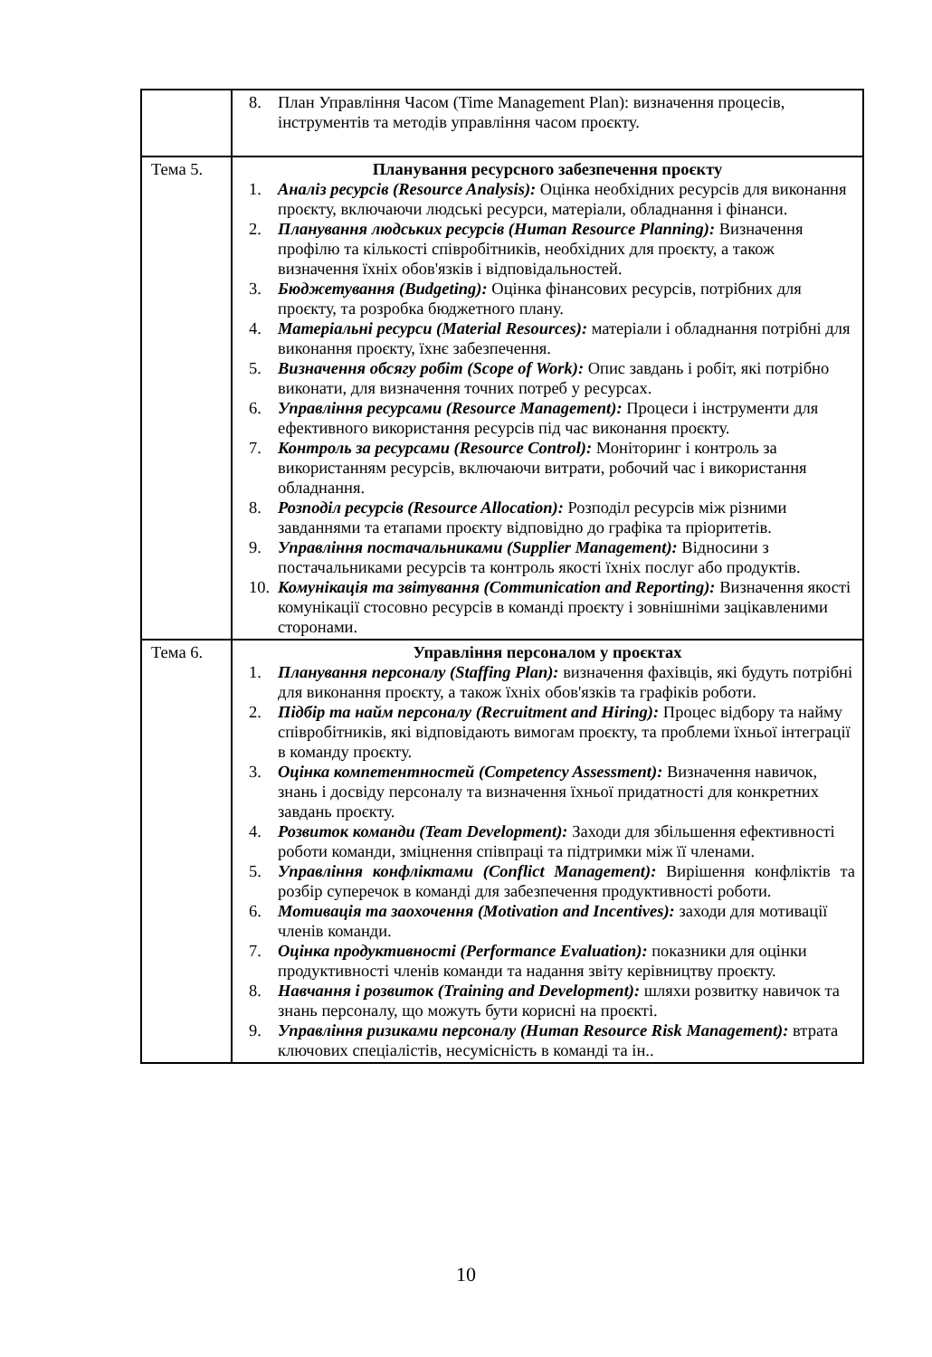| | 8. План Управління Часом (Time Management Plan): визначення процесів, інструментів та методів управління часом проєкту. |
| Тема 5. | Планування ресурсного забезпечення проєкту 1. Аналіз ресурсів (Resource Analysis): Оцінка необхідних ресурсів для виконання проєкту, включаючи людські ресурси, матеріали, обладнання і фінанси. 2. Планування людських ресурсів (Human Resource Planning): Визначення профілю та кількості співробітників, необхідних для проєкту, а також визначення їхніх обов'язків і відповідальностей. 3. Бюджетування (Budgeting): Оцінка фінансових ресурсів, потрібних для проєкту, та розробка бюджетного плану. 4. Матеріальні ресурси (Material Resources): матеріали і обладнання потрібні для виконання проєкту, їхнє забезпечення. 5. Визначення обсягу робіт (Scope of Work): Опис завдань і робіт, які потрібно виконати, для визначення точних потреб у ресурсах. 6. Управління ресурсами (Resource Management): Процеси і інструменти для ефективного використання ресурсів під час виконання проєкту. 7. Контроль за ресурсами (Resource Control): Моніторинг і контроль за використанням ресурсів, включаючи витрати, робочий час і використання обладнання. 8. Розподіл ресурсів (Resource Allocation): Розподіл ресурсів між різними завданнями та етапами проєкту відповідно до графіка та пріоритетів. 9. Управління постачальниками (Supplier Management): Відносини з постачальниками ресурсів та контроль якості їхніх послуг або продуктів. 10. Комунікація та звітування (Communication and Reporting): Визначення якості комунікації стосовно ресурсів в команді проєкту і зовнішніми зацікавленими сторонами. |
| Тема 6. | Управління персоналом у проєктах 1. Планування персоналу (Staffing Plan): визначення фахівців, які будуть потрібні для виконання проєкту, а також їхніх обов'язків та графіків роботи. 2. Підбір та найм персоналу (Recruitment and Hiring): Процес відбору та найму співробітників, які відповідають вимогам проєкту, та проблеми їхньої інтеграції в команду проєкту. 3. Оцінка компетентностей (Competency Assessment): Визначення навичок, знань і досвіду персоналу та визначення їхньої придатності для конкретних завдань проєкту. 4. Розвиток команди (Team Development): Заходи для збільшення ефективності роботи команди, зміцнення співпраці та підтримки між її членами. 5. Управління конфліктами (Conflict Management): Вирішення конфліктів та розбір суперечок в команді для забезпечення продуктивності роботи. 6. Мотивація та заохочення (Motivation and Incentives): заходи для мотивації членів команди. 7. Оцінка продуктивності (Performance Evaluation): показники для оцінки продуктивності членів команди та надання звіту керівництву проєкту. 8. Навчання і розвиток (Training and Development): шляхи розвитку навичок та знань персоналу, що можуть бути корисні на проєкті. 9. Управління ризиками персоналу (Human Resource Risk Management): втрата ключових спеціалістів, несумісність в команді та ін.. |
10